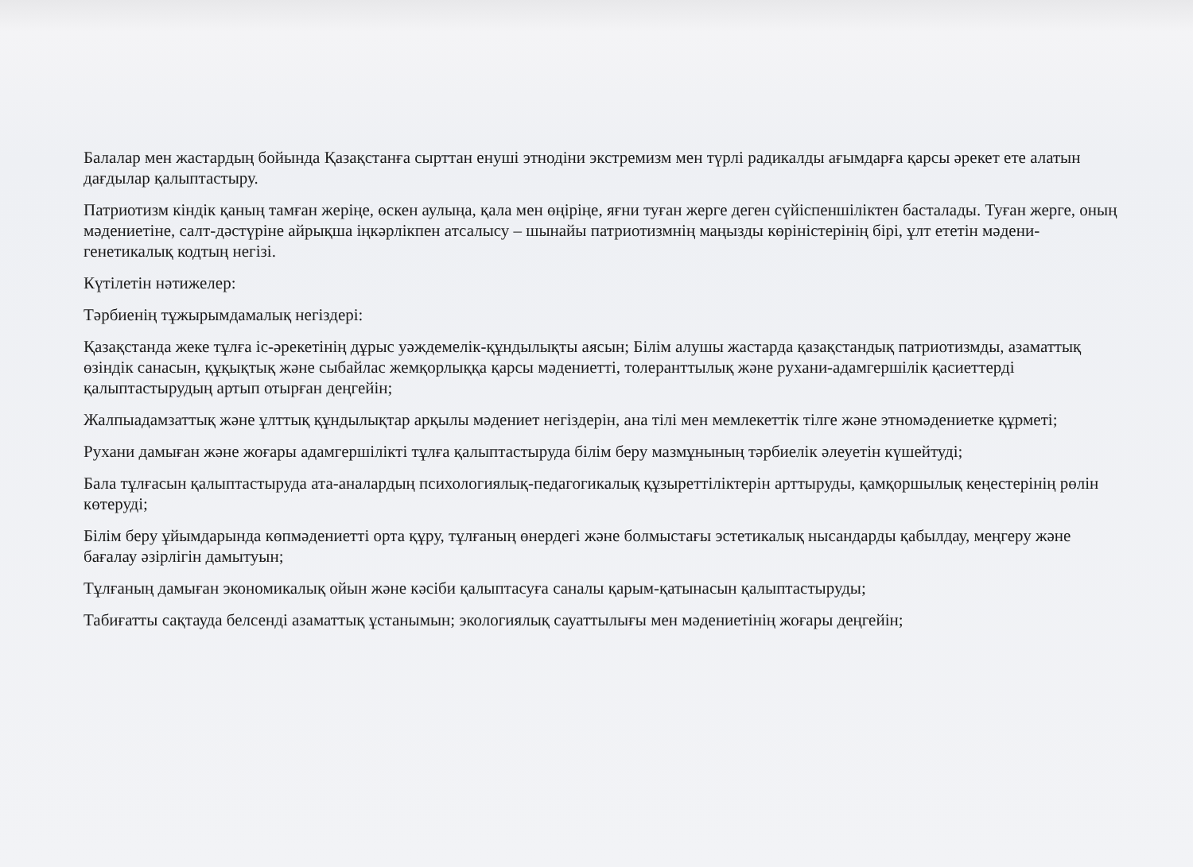Балалар мен жастардың бойында Қазақстанға сырттан енуші этнодіни экстремизм мен түрлі радикалды ағымдарға қарсы әрекет ете алатын дағдылар қалыптастыру.
Патриотизм кіндік қаның тамған жеріңе, өскен аулыңа, қала мен өңіріңе, яғни туған жерге деген сүйіспеншіліктен басталады. Туған жерге, оның мәдениетіне, салт-дәстүріне айрықша іңкәрлікпен атсалысу – шынайы патриотизмнің маңызды көріністерінің бірі, ұлт ететін мәдени-генетикалық кодтың негізі.
Күтілетін нәтижелер:
Тәрбиенің тұжырымдамалық негіздері:
Қазақстанда жеке тұлға іс-әрекетінің дұрыс уәждемелік-құндылықты аясын; Білім алушы жастарда қазақстандық патриотизмды, азаматтық өзіндік санасын, құқықтық және сыбайлас жемқорлыққа қарсы мәдениетті, толеранттылық және рухани-адамгершілік қасиеттерді қалыптастырудың артып отырған деңгейін;
Жалпыадамзаттық және ұлттық құндылықтар арқылы мәдениет негіздерін, ана тілі мен мемлекеттік тілге және этномәдениетке құрметі;
Рухани дамыған және жоғары адамгершілікті тұлға қалыптастыруда білім беру мазмұнының тәрбиелік әлеуетін күшейтуді;
Бала тұлғасын қалыптастыруда ата-аналардың психологиялық-педагогикалық құзыреттіліктерін арттыруды, қамқоршылық кеңестерінің рөлін көтеруді;
Білім беру ұйымдарында көпмәдениетті орта құру, тұлғаның өнердегі және болмыстағы эстетикалық нысандарды қабылдау, меңгеру және бағалау әзірлігін дамытуын;
Тұлғаның дамыған экономикалық ойын және кәсіби қалыптасуға саналы қарым-қатынасын қалыптастыруды;
Табиғатты сақтауда белсенді азаматтық ұстанымын; экологиялық сауаттылығы мен мәдениетінің жоғары деңгейін;